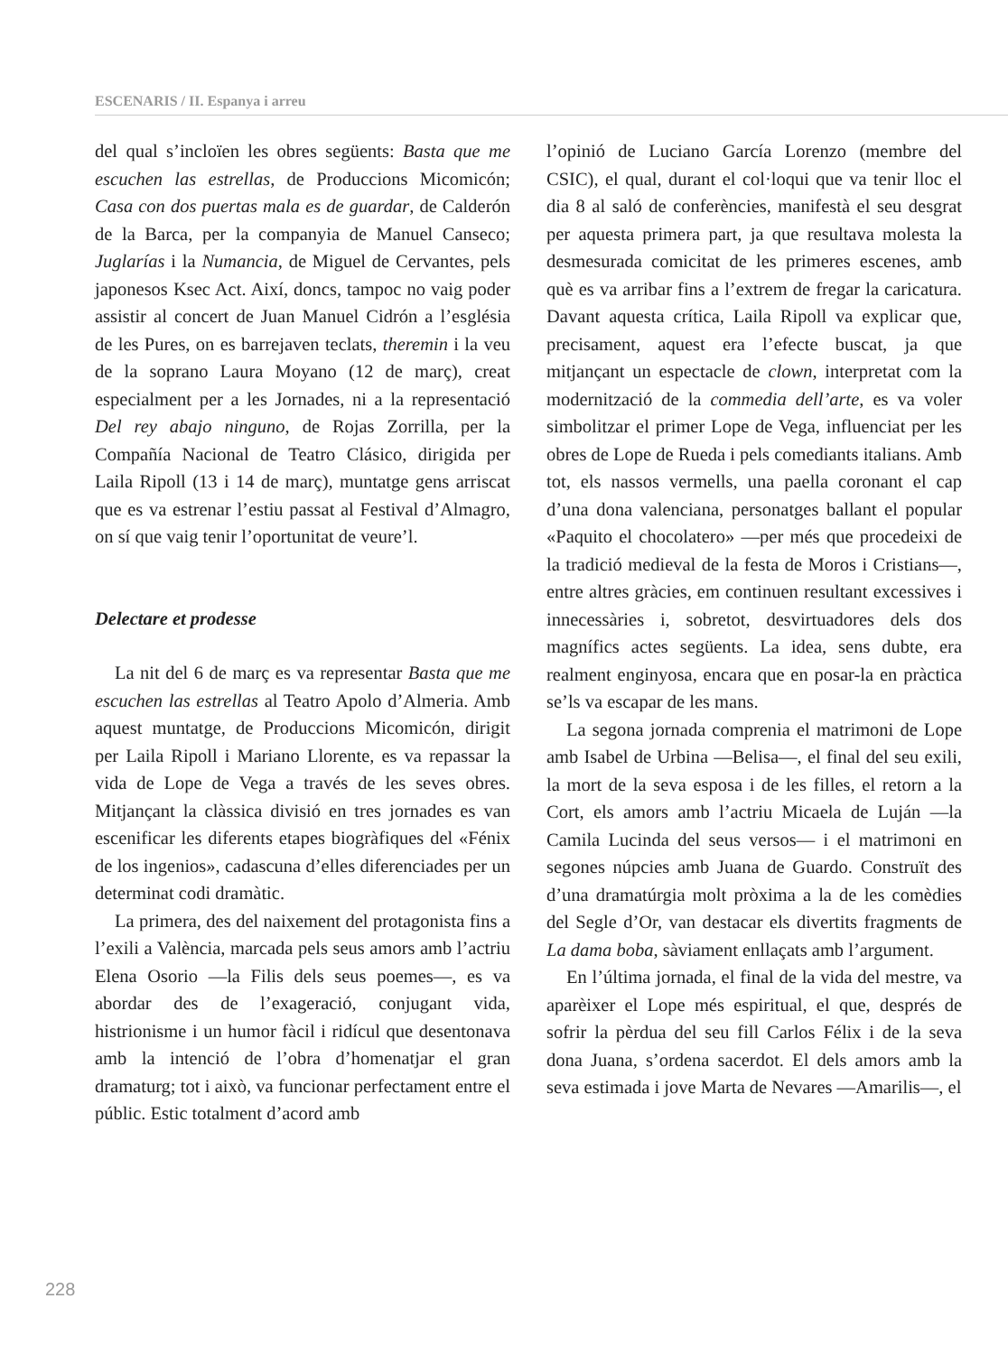ESCENARIS / II. Espanya i arreu
del qual s’incloïen les obres següents: Basta que me escuchen las estrellas, de Produccions Micomicón; Casa con dos puertas mala es de guardar, de Calderón de la Barca, per la companyia de Manuel Canseco; Juglarías i la Numancia, de Miguel de Cervantes, pels japonesos Ksec Act. Així, doncs, tampoc no vaig poder assistir al concert de Juan Manuel Cidrón a l’església de les Pures, on es barrejaven teclats, theremin i la veu de la soprano Laura Moyano (12 de març), creat especialment per a les Jornades, ni a la representació Del rey abajo ninguno, de Rojas Zorrilla, per la Compañía Nacional de Teatro Clásico, dirigida per Laila Ripoll (13 i 14 de març), muntatge gens arriscat que es va estrenar l’estiu passat al Festival d’Almagro, on sí que vaig tenir l’oportunitat de veure’l.
Delectare et prodesse
La nit del 6 de març es va representar Basta que me escuchen las estrellas al Teatro Apolo d’Almeria. Amb aquest muntatge, de Produccions Micomicón, dirigit per Laila Ripoll i Mariano Llorente, es va repassar la vida de Lope de Vega a través de les seves obres. Mitjançant la clàssica divisió en tres jornades es van escenificar les diferents etapes biogràfiques del «Fénix de los ingenios», cadascuna d’elles diferenciades per un determinat codi dramàtic.
La primera, des del naixement del protagonista fins a l’exili a València, marcada pels seus amors amb l’actriu Elena Osorio —la Filis dels seus poemes—, es va abordar des de l’exageració, conjugant vida, histrionisme i un humor fàcil i ridícul que desentonava amb la intenció de l’obra d’homenatjar el gran dramaturg; tot i això, va funcionar perfectament entre el públic. Estic totalment d’acord amb
l’opinió de Luciano García Lorenzo (membre del CSIC), el qual, durant el col·loqui que va tenir lloc el dia 8 al saló de conferències, manifestà el seu desgrat per aquesta primera part, ja que resultava molesta la desmesurada comicitat de les primeres escenes, amb què es va arribar fins a l’extrem de fregar la caricatura. Davant aquesta crítica, Laila Ripoll va explicar que, precisament, aquest era l’efecte buscat, ja que mitjançant un espectacle de clown, interpretat com la modernització de la commedia dell’arte, es va voler simbolitzar el primer Lope de Vega, influenciat per les obres de Lope de Rueda i pels comediants italians. Amb tot, els nassos vermells, una paella coronant el cap d’una dona valenciana, personatges ballant el popular «Paquito el chocolatero» —per més que procedeixi de la tradició medieval de la festa de Moros i Cristians—, entre altres gràcies, em continuen resultant excessives i innecessàries i, sobretot, desvirtuadores dels dos magnífics actes següents. La idea, sens dubte, era realment enginyosa, encara que en posar-la en pràctica se’ls va escapar de les mans.
La segona jornada comprenia el matrimoni de Lope amb Isabel de Urbina —Belisa—, el final del seu exili, la mort de la seva esposa i de les filles, el retorn a la Cort, els amors amb l’actriu Micaela de Luján —la Camila Lucinda del seus versos— i el matrimoni en segones núpcies amb Juana de Guardo. Construït des d’una dramatúrgia molt pròxima a la de les comèdies del Segle d’Or, van destacar els divertits fragments de La dama boba, sàviament enllaçats amb l’argument.
En l’última jornada, el final de la vida del mestre, va aparèixer el Lope més espiritual, el que, després de sofrir la pèrdua del seu fill Carlos Félix i de la seva dona Juana, s’ordena sacerdot. El dels amors amb la seva estimada i jove Marta de Nevares —Amarilis—, el
228